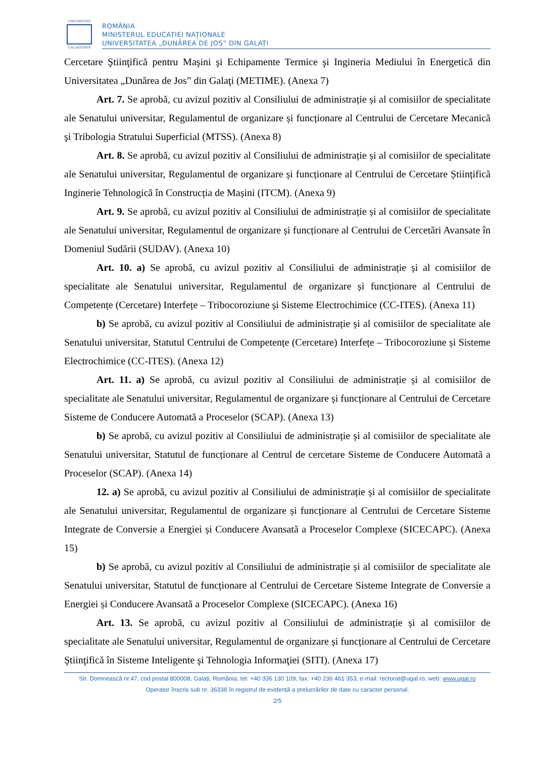UNIVERSITAS
GALATIENSIS
ROMÂNIA
MINISTERUL EDUCAȚIEI NAȚIONALE
UNIVERSITATEA „DUNĂREA DE JOS” DIN GALAȚI
Cercetare Ştiinţifică pentru Maşini şi Echipamente Termice şi Ingineria Mediului în Energetică din Universitatea „Dunărea de Jos” din Galaţi (METIME). (Anexa 7)
Art. 7. Se aprobă, cu avizul pozitiv al Consiliului de administrație și al comisiilor de specialitate ale Senatului universitar, Regulamentul de organizare și funcționare al Centrului de Cercetare Mecanică şi Tribologia Stratului Superficial (MTSS). (Anexa 8)
Art. 8. Se aprobă, cu avizul pozitiv al Consiliului de administrație și al comisiilor de specialitate ale Senatului universitar, Regulamentul de organizare și funcționare al Centrului de Cercetare Științifică Inginerie Tehnologică în Construcția de Mașini (ITCM). (Anexa 9)
Art. 9. Se aprobă, cu avizul pozitiv al Consiliului de administrație și al comisiilor de specialitate ale Senatului universitar, Regulamentul de organizare și funcționare al Centrului de Cercetări Avansate în Domeniul Sudării (SUDAV). (Anexa 10)
Art. 10. a) Se aprobă, cu avizul pozitiv al Consiliului de administrație și al comisiilor de specialitate ale Senatului universitar, Regulamentul de organizare și funcționare al Centrului de Competențe (Cercetare) Interfețe – Tribocoroziune și Sisteme Electrochimice (CC-ITES). (Anexa 11)
b) Se aprobă, cu avizul pozitiv al Consiliului de administrație și al comisiilor de specialitate ale Senatului universitar, Statutul Centrului de Competențe (Cercetare) Interfețe – Tribocoroziune și Sisteme Electrochimice (CC-ITES). (Anexa 12)
Art. 11. a) Se aprobă, cu avizul pozitiv al Consiliului de administrație și al comisiilor de specialitate ale Senatului universitar, Regulamentul de organizare și funcționare al Centrului de Cercetare Sisteme de Conducere Automată a Proceselor (SCAP). (Anexa 13)
b) Se aprobă, cu avizul pozitiv al Consiliului de administrație și al comisiilor de specialitate ale Senatului universitar, Statutul de funcționare al Centrul de cercetare Sisteme de Conducere Automată a Proceselor (SCAP). (Anexa 14)
12. a) Se aprobă, cu avizul pozitiv al Consiliului de administrație și al comisiilor de specialitate ale Senatului universitar, Regulamentul de organizare și funcționare al Centrului de Cercetare Sisteme Integrate de Conversie a Energiei și Conducere Avansată a Proceselor Complexe (SICECAPC). (Anexa 15)
b) Se aprobă, cu avizul pozitiv al Consiliului de administrație și al comisiilor de specialitate ale Senatului universitar, Statutul de funcționare al Centrului de Cercetare Sisteme Integrate de Conversie a Energiei și Conducere Avansată a Proceselor Complexe (SICECAPC). (Anexa 16)
Art. 13. Se aprobă, cu avizul pozitiv al Consiliului de administrație și al comisiilor de specialitate ale Senatului universitar, Regulamentul de organizare și funcționare al Centrului de Cercetare Ştiinţifică în Sisteme Inteligente şi Tehnologia Informaţiei (SITI). (Anexa 17)
Str. Domnească nr.47, cod postal 800008, Galați, România, tel: +40 336 130 109, fax: +40 236 461 353, e-mail: rectorat@ugal.ro, web: www.ugal.ro
Operator înscris sub nr. 36338 în registrul de evidență a prelucrărilor de date cu caracter personal.
2/5